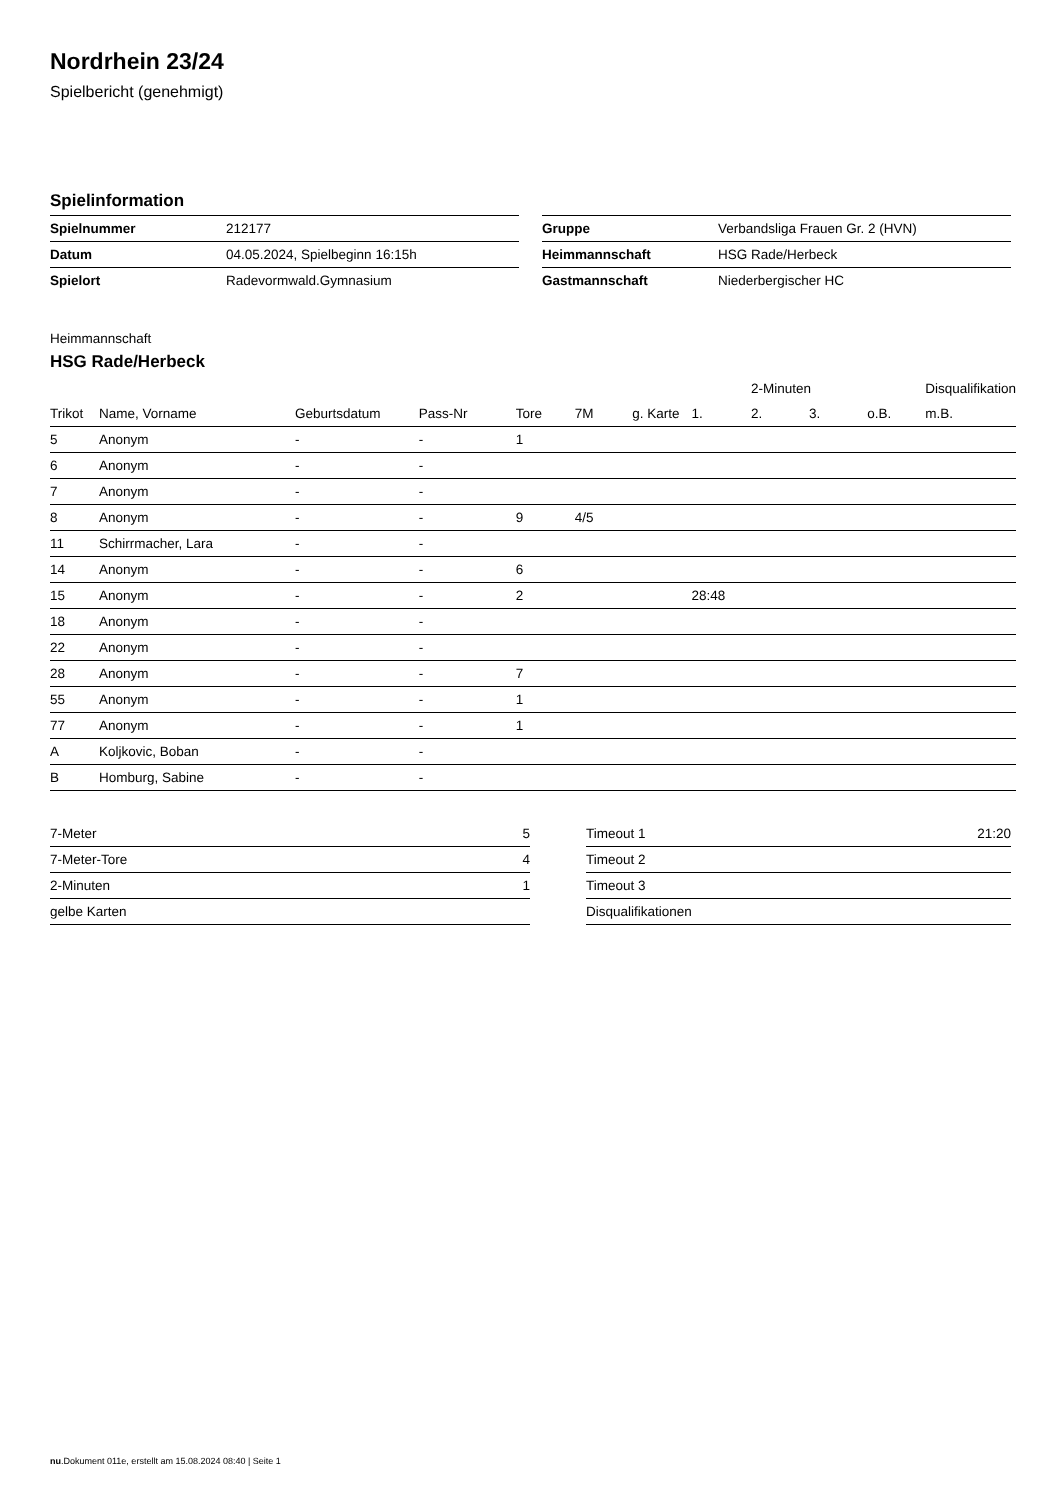Nordrhein 23/24
Spielbericht (genehmigt)
Spielinformation
| Spielnummer | 212177 |
| Datum | 04.05.2024, Spielbeginn 16:15h |
| Spielort | Radevormwald.Gymnasium |
| Gruppe | Verbandsliga Frauen Gr. 2 (HVN) |
| Heimmannschaft | HSG Rade/Herbeck |
| Gastmannschaft | Niederbergischer HC |
Heimmannschaft
HSG Rade/Herbeck
| | | | | | | | | 2-Minuten | | | Disqualifikation |
| --- | --- | --- | --- | --- | --- | --- | --- | --- | --- | --- | --- |
| Trikot | Name, Vorname | Geburtsdatum | Pass-Nr | Tore | 7M | g. Karte | 1. | 2. | 3. | o.B. | m.B. |
| 5 | Anonym | - | - | 1 | | | | | | | |
| 6 | Anonym | - | - | | | | | | | | |
| 7 | Anonym | - | - | | | | | | | | |
| 8 | Anonym | - | - | 9 | 4/5 | | | | | | |
| 11 | Schirrmacher, Lara | - | - | | | | | | | | |
| 14 | Anonym | - | - | 6 | | | | | | | |
| 15 | Anonym | - | - | 2 | | | 28:48 | | | | |
| 18 | Anonym | - | - | | | | | | | | |
| 22 | Anonym | - | - | | | | | | | | |
| 28 | Anonym | - | - | 7 | | | | | | | |
| 55 | Anonym | - | - | 1 | | | | | | | |
| 77 | Anonym | - | - | 1 | | | | | | | |
| A | Koljkovic, Boban | - | - | | | | | | | | |
| B | Homburg, Sabine | - | - | | | | | | | | |
| 7-Meter | 5 |
| 7-Meter-Tore | 4 |
| 2-Minuten | 1 |
| gelbe Karten | |
| Timeout 1 | 21:20 |
| Timeout 2 | |
| Timeout 3 | |
| Disqualifikationen | |
nu.Dokument 011e, erstellt am 15.08.2024 08:40 | Seite 1